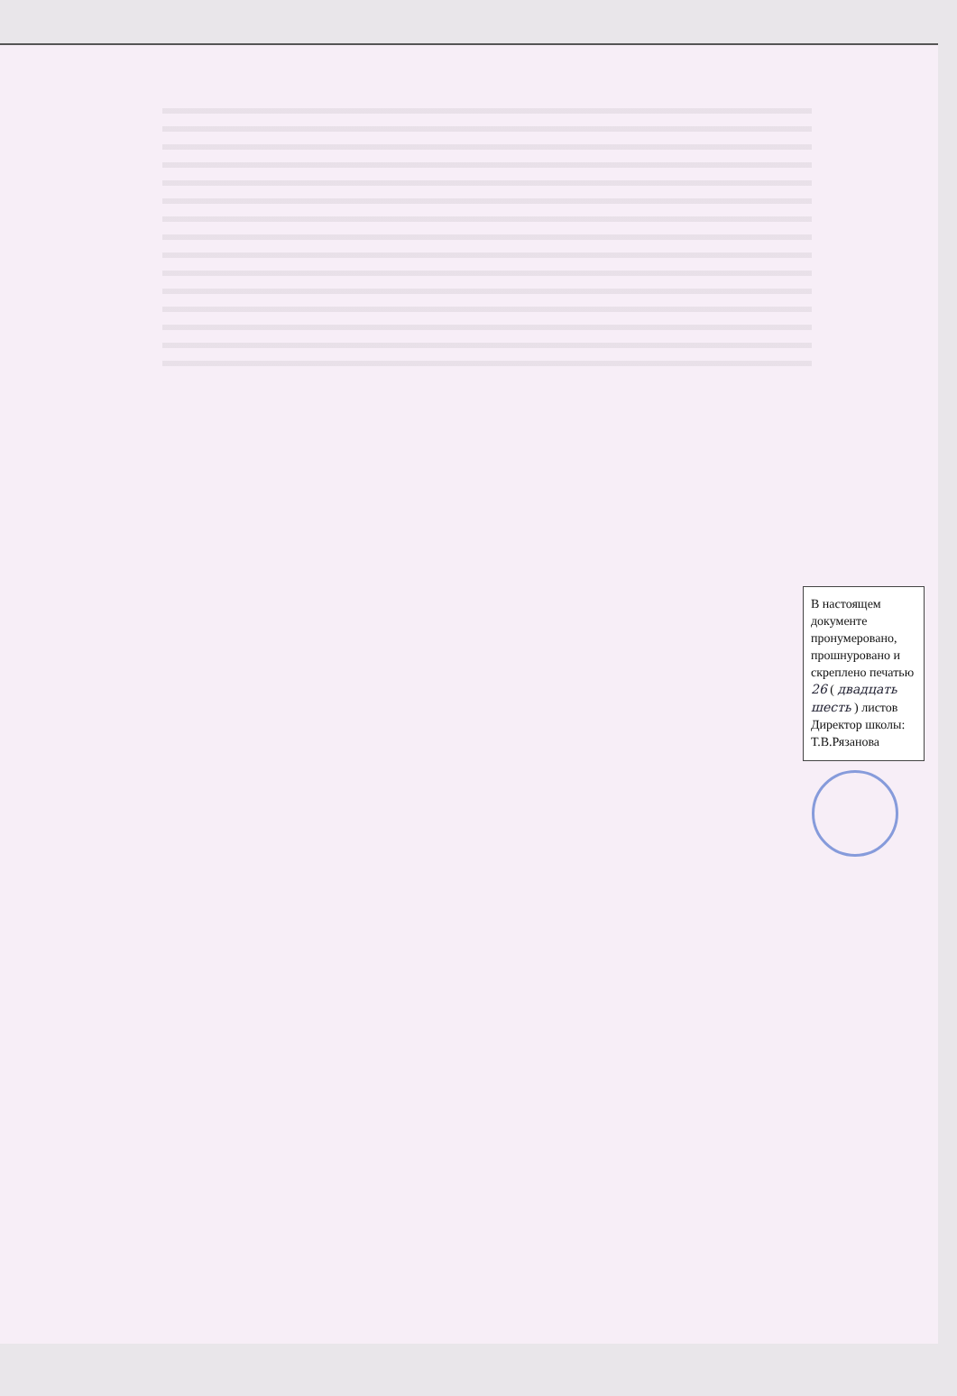В настоящем документе пронумеровано, прошнуровано и скреплено печатью 26 ( двадцать шесть ) листов
Директор школы: Т.В.Рязанова